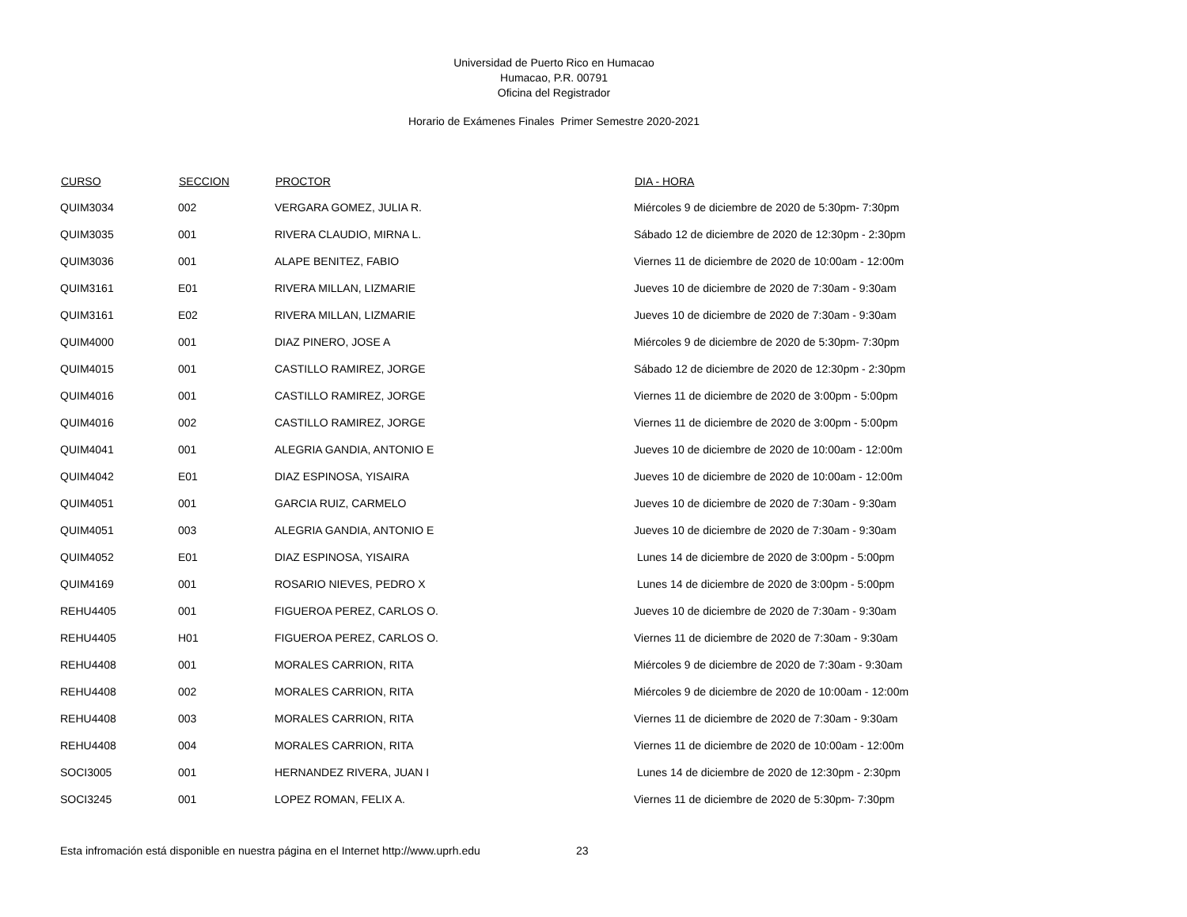Universidad de Puerto Rico en Humacao
Humacao, P.R. 00791
Oficina del Registrador
Horario de Exámenes Finales Primer Semestre 2020-2021
| CURSO | SECCION | PROCTOR | DIA - HORA |
| --- | --- | --- | --- |
| QUIM3034 | 002 | VERGARA GOMEZ, JULIA R. | Miércoles 9 de diciembre de 2020 de 5:30pm- 7:30pm |
| QUIM3035 | 001 | RIVERA CLAUDIO, MIRNA L. | Sábado 12 de diciembre de 2020 de 12:30pm - 2:30pm |
| QUIM3036 | 001 | ALAPE BENITEZ, FABIO | Viernes 11 de diciembre de 2020 de 10:00am - 12:00m |
| QUIM3161 | E01 | RIVERA MILLAN, LIZMARIE | Jueves 10 de diciembre de 2020 de 7:30am - 9:30am |
| QUIM3161 | E02 | RIVERA MILLAN, LIZMARIE | Jueves 10 de diciembre de 2020 de 7:30am - 9:30am |
| QUIM4000 | 001 | DIAZ PINERO, JOSE A | Miércoles 9 de diciembre de 2020 de 5:30pm- 7:30pm |
| QUIM4015 | 001 | CASTILLO RAMIREZ, JORGE | Sábado 12 de diciembre de 2020 de 12:30pm - 2:30pm |
| QUIM4016 | 001 | CASTILLO RAMIREZ, JORGE | Viernes 11 de diciembre de 2020 de 3:00pm - 5:00pm |
| QUIM4016 | 002 | CASTILLO RAMIREZ, JORGE | Viernes 11 de diciembre de 2020 de 3:00pm - 5:00pm |
| QUIM4041 | 001 | ALEGRIA GANDIA, ANTONIO E | Jueves 10 de diciembre de 2020 de 10:00am - 12:00m |
| QUIM4042 | E01 | DIAZ ESPINOSA, YISAIRA | Jueves 10 de diciembre de 2020 de 10:00am - 12:00m |
| QUIM4051 | 001 | GARCIA RUIZ, CARMELO | Jueves 10 de diciembre de 2020 de 7:30am - 9:30am |
| QUIM4051 | 003 | ALEGRIA GANDIA, ANTONIO E | Jueves 10 de diciembre de 2020 de 7:30am - 9:30am |
| QUIM4052 | E01 | DIAZ ESPINOSA, YISAIRA | Lunes 14 de diciembre de 2020 de 3:00pm - 5:00pm |
| QUIM4169 | 001 | ROSARIO NIEVES, PEDRO X | Lunes 14 de diciembre de 2020 de 3:00pm - 5:00pm |
| REHU4405 | 001 | FIGUEROA PEREZ, CARLOS O. | Jueves 10 de diciembre de 2020 de 7:30am - 9:30am |
| REHU4405 | H01 | FIGUEROA PEREZ, CARLOS O. | Viernes 11 de diciembre de 2020 de 7:30am - 9:30am |
| REHU4408 | 001 | MORALES CARRION, RITA | Miércoles 9 de diciembre de 2020 de 7:30am - 9:30am |
| REHU4408 | 002 | MORALES CARRION, RITA | Miércoles 9 de diciembre de 2020 de 10:00am - 12:00m |
| REHU4408 | 003 | MORALES CARRION, RITA | Viernes 11 de diciembre de 2020 de 7:30am - 9:30am |
| REHU4408 | 004 | MORALES CARRION, RITA | Viernes 11 de diciembre de 2020 de 10:00am - 12:00m |
| SOCI3005 | 001 | HERNANDEZ RIVERA, JUAN I | Lunes 14 de diciembre de 2020 de 12:30pm - 2:30pm |
| SOCI3245 | 001 | LOPEZ ROMAN, FELIX A. | Viernes 11 de diciembre de 2020 de 5:30pm- 7:30pm |
Esta infromación está disponible en nuestra página en el Internet http://www.uprh.edu 23